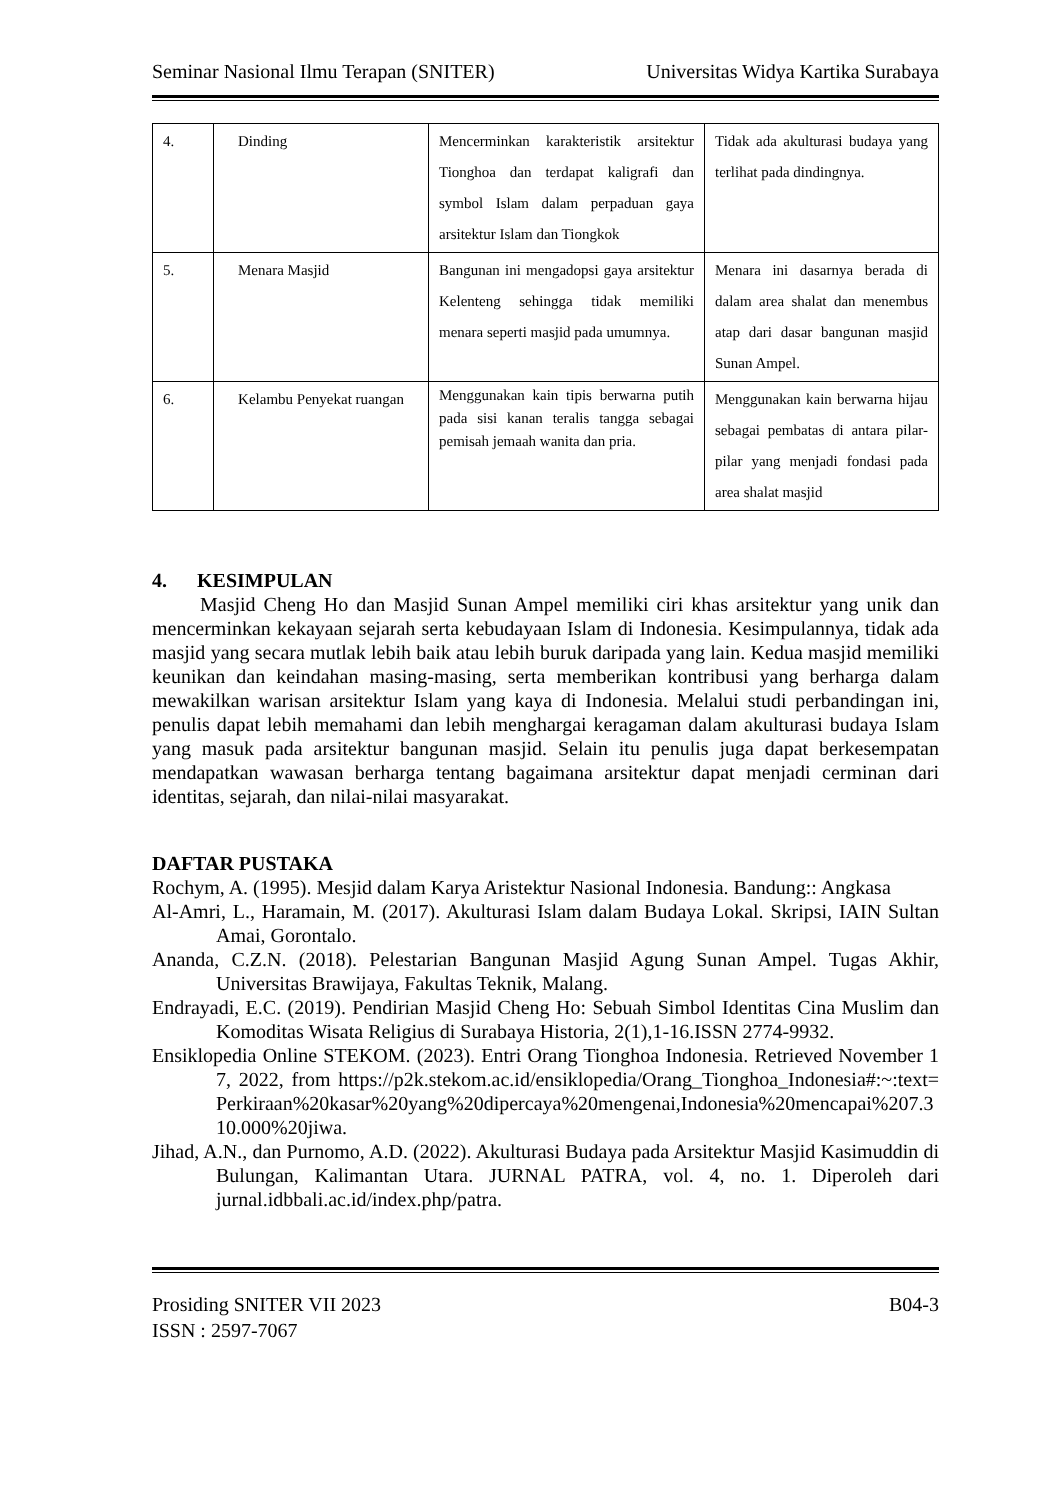Seminar Nasional Ilmu Terapan (SNITER) Universitas Widya Kartika Surabaya
| 4. | Dinding | Mencerminkan karakteristik arsitektur Tionghoa dan terdapat kaligrafi dan symbol Islam dalam perpaduan gaya arsitektur Islam dan Tiongkok | Tidak ada akulturasi budaya yang terlihat pada dindingnya. |
| 5. | Menara Masjid | Bangunan ini mengadopsi gaya arsitektur Kelenteng sehingga tidak memiliki menara seperti masjid pada umumnya. | Menara ini dasarnya berada di dalam area shalat dan menembus atap dari dasar bangunan masjid Sunan Ampel. |
| 6. | Kelambu Penyekat ruangan | Menggunakan kain tipis berwarna putih pada sisi kanan teralis tangga sebagai pemisah jemaah wanita dan pria. | Menggunakan kain berwarna hijau sebagai pembatas di antara pilar-pilar yang menjadi fondasi pada area shalat masjid |
4. KESIMPULAN
Masjid Cheng Ho dan Masjid Sunan Ampel memiliki ciri khas arsitektur yang unik dan mencerminkan kekayaan sejarah serta kebudayaan Islam di Indonesia. Kesimpulannya, tidak ada masjid yang secara mutlak lebih baik atau lebih buruk daripada yang lain. Kedua masjid memiliki keunikan dan keindahan masing-masing, serta memberikan kontribusi yang berharga dalam mewakilkan warisan arsitektur Islam yang kaya di Indonesia. Melalui studi perbandingan ini, penulis dapat lebih memahami dan lebih menghargai keragaman dalam akulturasi budaya Islam yang masuk pada arsitektur bangunan masjid. Selain itu penulis juga dapat berkesempatan mendapatkan wawasan berharga tentang bagaimana arsitektur dapat menjadi cerminan dari identitas, sejarah, dan nilai-nilai masyarakat.
DAFTAR PUSTAKA
Rochym, A. (1995). Mesjid dalam Karya Aristektur Nasional Indonesia. Bandung:: Angkasa
Al-Amri, L., Haramain, M. (2017). Akulturasi Islam dalam Budaya Lokal. Skripsi, IAIN Sultan Amai, Gorontalo.
Ananda, C.Z.N. (2018). Pelestarian Bangunan Masjid Agung Sunan Ampel. Tugas Akhir, Universitas Brawijaya, Fakultas Teknik, Malang.
Endrayadi, E.C. (2019). Pendirian Masjid Cheng Ho: Sebuah Simbol Identitas Cina Muslim dan Komoditas Wisata Religius di Surabaya Historia, 2(1),1-16.ISSN 2774-9932.
Ensiklopedia Online STEKOM. (2023). Entri Orang Tionghoa Indonesia. Retrieved November 17, 2022, from https://p2k.stekom.ac.id/ensiklopedia/Orang_Tionghoa_Indonesia#:~:text=Perkiraan%20kasar%20yang%20dipercaya%20mengenai,Indonesia%20mencapai%207.310.000%20jiwa.
Jihad, A.N., dan Purnomo, A.D. (2022). Akulturasi Budaya pada Arsitektur Masjid Kasimuddin di Bulungan, Kalimantan Utara. JURNAL PATRA, vol. 4, no. 1. Diperoleh dari jurnal.idbbali.ac.id/index.php/patra.
Prosiding SNITER VII 2023
ISSN : 2597-7067 B04-3